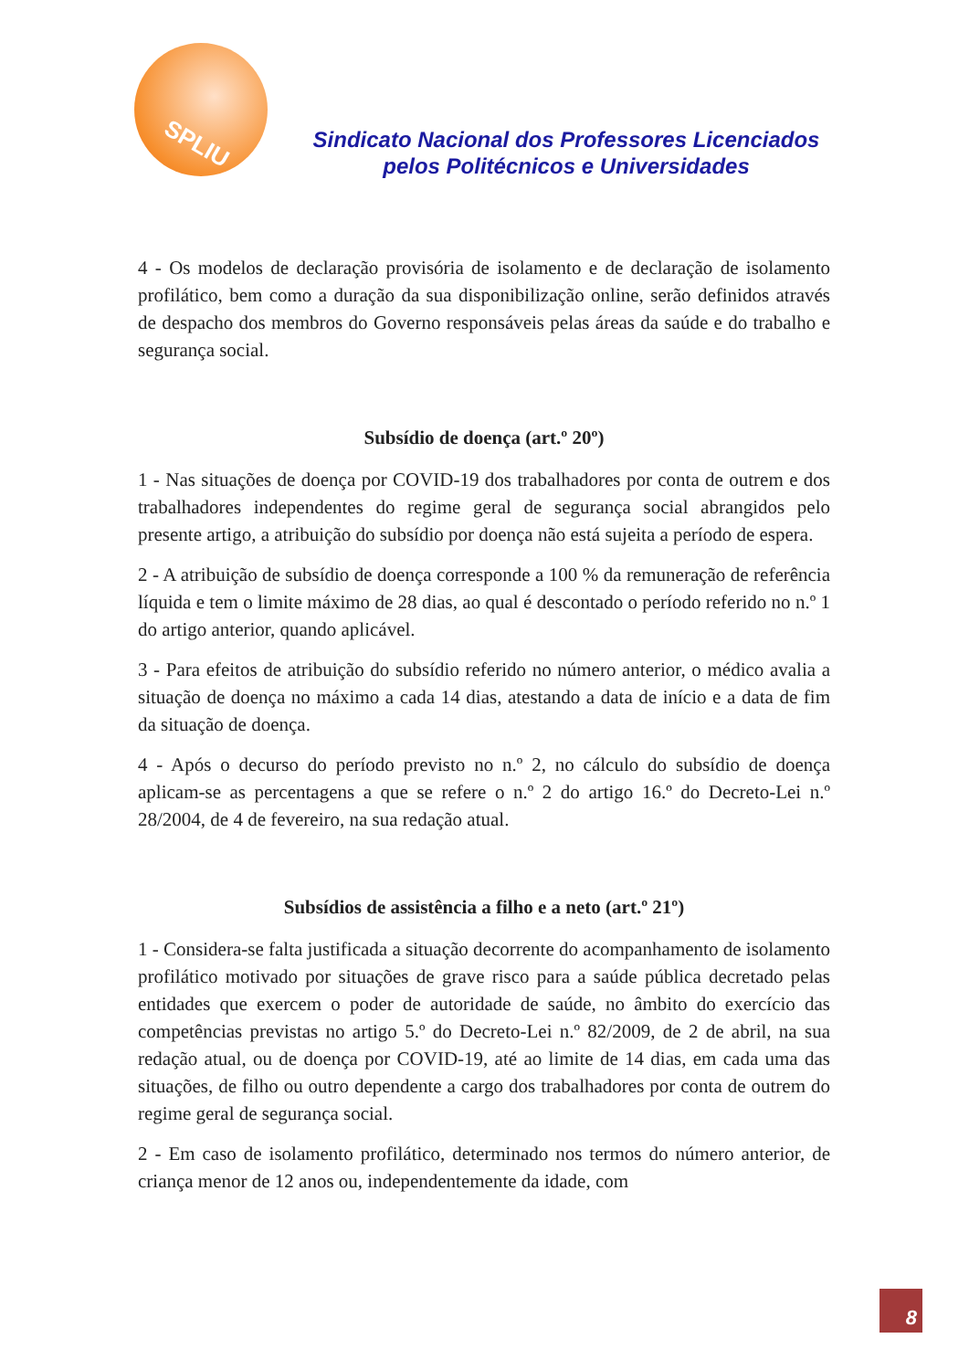SPLIU
Sindicato Nacional dos Professores Licenciados
pelos Politécnicos e Universidades
4 - Os modelos de declaração provisória de isolamento e de declaração de isolamento profilático, bem como a duração da sua disponibilização online, serão definidos através de despacho dos membros do Governo responsáveis pelas áreas da saúde e do trabalho e segurança social.
Subsídio de doença (art.º 20º)
1 - Nas situações de doença por COVID-19 dos trabalhadores por conta de outrem e dos trabalhadores independentes do regime geral de segurança social abrangidos pelo presente artigo, a atribuição do subsídio por doença não está sujeita a período de espera.
2 - A atribuição de subsídio de doença corresponde a 100 % da remuneração de referência líquida e tem o limite máximo de 28 dias, ao qual é descontado o período referido no n.º 1 do artigo anterior, quando aplicável.
3 - Para efeitos de atribuição do subsídio referido no número anterior, o médico avalia a situação de doença no máximo a cada 14 dias, atestando a data de início e a data de fim da situação de doença.
4 - Após o decurso do período previsto no n.º 2, no cálculo do subsídio de doença aplicam-se as percentagens a que se refere o n.º 2 do artigo 16.º do Decreto-Lei n.º 28/2004, de 4 de fevereiro, na sua redação atual.
Subsídios de assistência a filho e a neto (art.º 21º)
1 - Considera-se falta justificada a situação decorrente do acompanhamento de isolamento profilático motivado por situações de grave risco para a saúde pública decretado pelas entidades que exercem o poder de autoridade de saúde, no âmbito do exercício das competências previstas no artigo 5.º do Decreto-Lei n.º 82/2009, de 2 de abril, na sua redação atual, ou de doença por COVID-19, até ao limite de 14 dias, em cada uma das situações, de filho ou outro dependente a cargo dos trabalhadores por conta de outrem do regime geral de segurança social.
2 - Em caso de isolamento profilático, determinado nos termos do número anterior, de criança menor de 12 anos ou, independentemente da idade, com
8